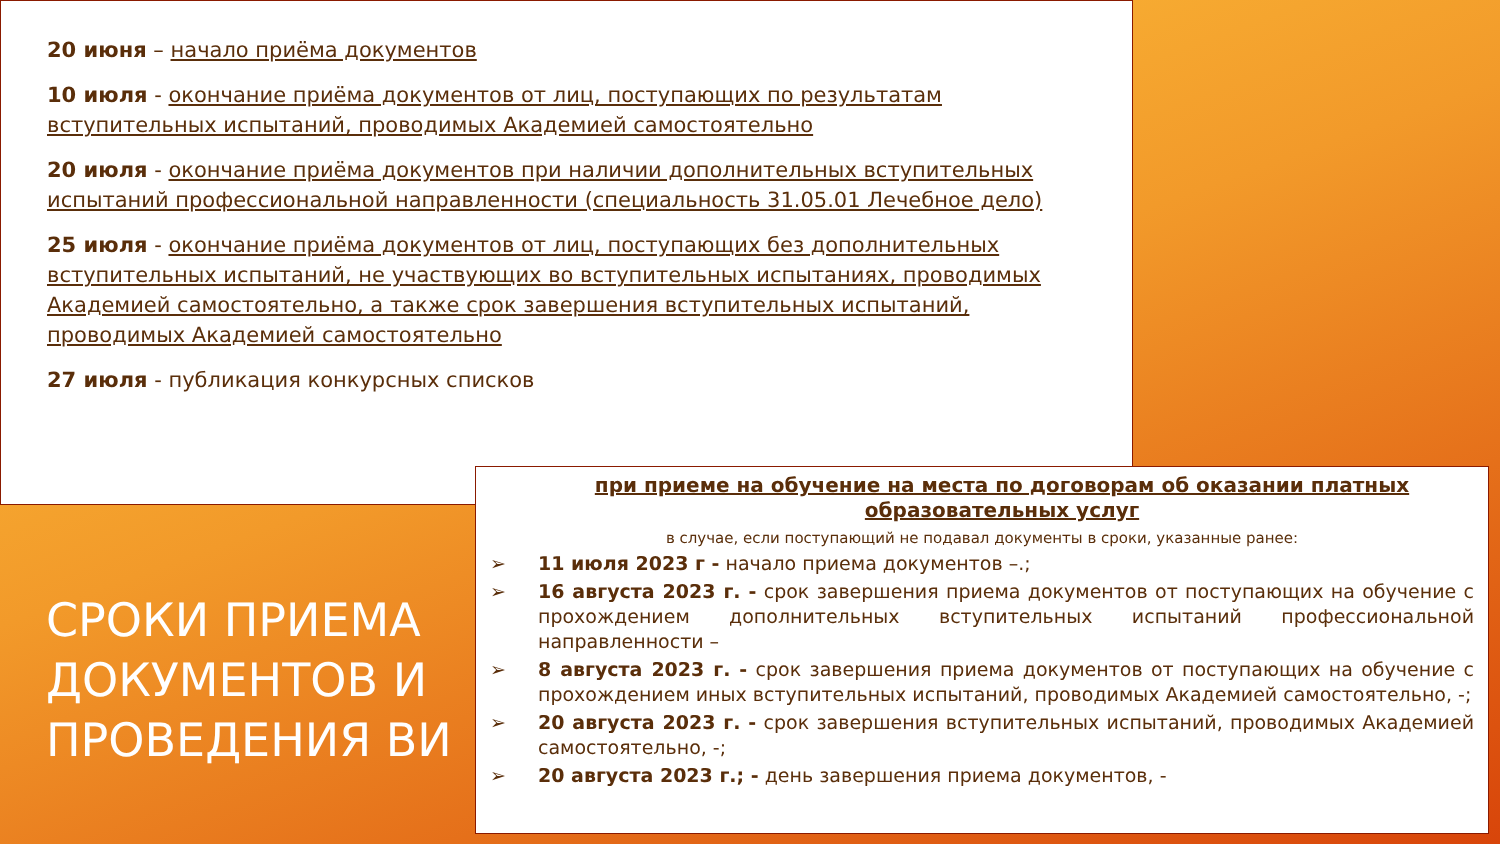20 июня – начало приёма документов
10 июля - окончание приёма документов от лиц, поступающих по результатам вступительных испытаний, проводимых Академией самостоятельно
20 июля - окончание приёма документов при наличии дополнительных вступительных испытаний профессиональной направленности (специальность 31.05.01 Лечебное дело)
25 июля - окончание приёма документов от лиц, поступающих без дополнительных вступительных испытаний, не участвующих во вступительных испытаниях, проводимых Академией самостоятельно, а также срок завершения вступительных испытаний, проводимых Академией самостоятельно
27 июля - публикация конкурсных списков
СРОКИ ПРИЕМА ДОКУМЕНТОВ И ПРОВЕДЕНИЯ ВИ
при приеме на обучение на места по договорам об оказании платных образовательных услуг
в случае, если поступающий не подавал документы в сроки, указанные ранее:
➢ 11 июля 2023 г - начало приема документов –.;
➢ 16 августа 2023 г. - срок завершения приема документов от поступающих на обучение с прохождением дополнительных вступительных испытаний профессиональной направленности –
➢ 8 августа 2023 г. - срок завершения приема документов от поступающих на обучение с прохождением иных вступительных испытаний, проводимых Академией самостоятельно, -;
➢ 20 августа 2023 г. - срок завершения вступительных испытаний, проводимых Академией самостоятельно, -;
➢ 20 августа 2023 г.; - день завершения приема документов, -